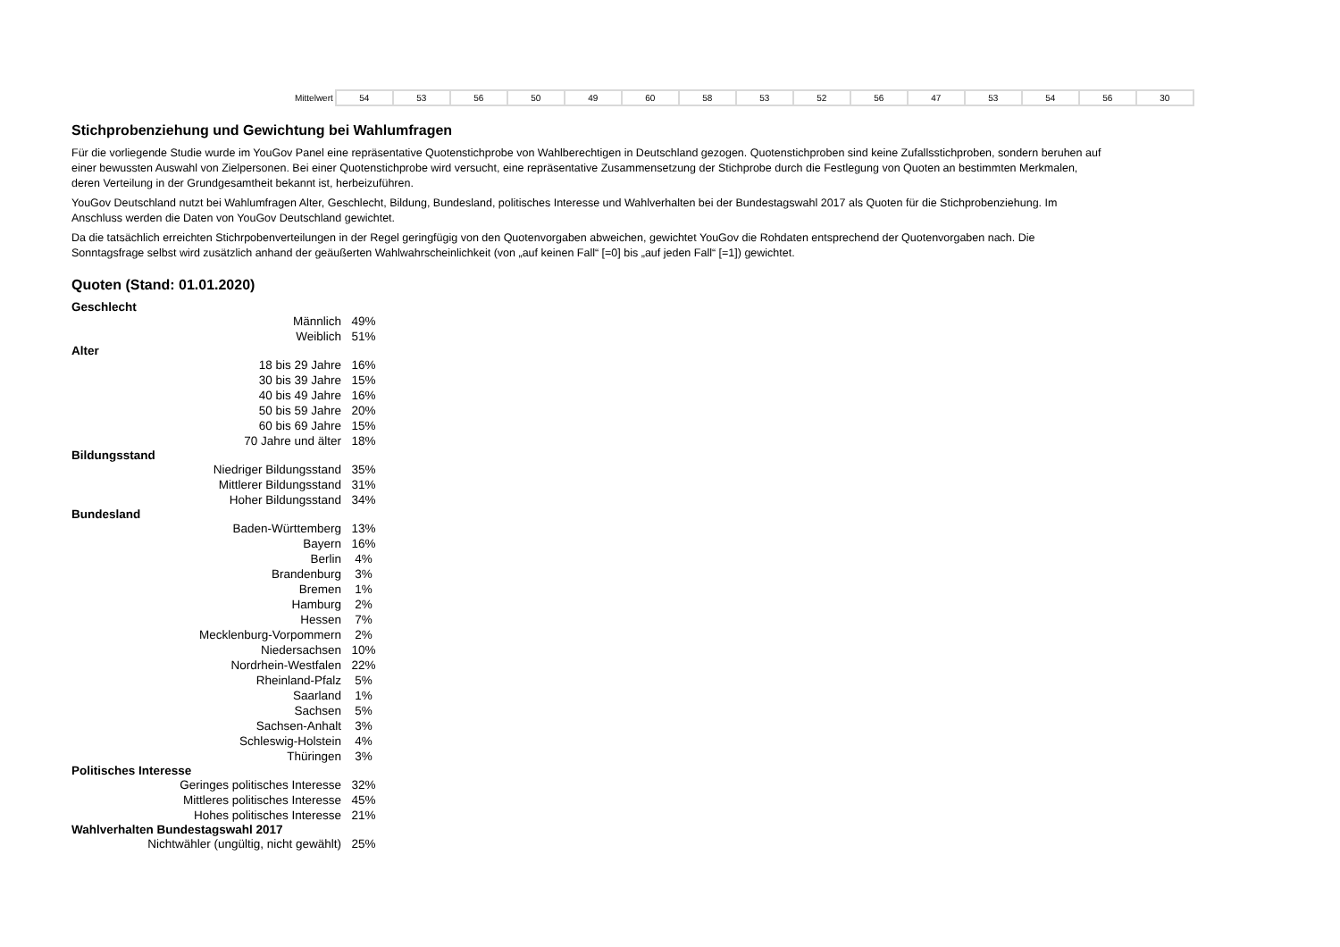| Mittelwert | 54 | 53 | 56 | 50 | 49 | 60 | 58 | 53 | 52 | 56 | 47 | 53 | 54 | 56 | 30 |
Stichprobenziehung und Gewichtung bei Wahlumfragen
Für die vorliegende Studie wurde im YouGov Panel eine repräsentative Quotenstichprobe von Wahlberechtigen in Deutschland gezogen. Quotenstichproben sind keine Zufallsstichproben, sondern beruhen auf einer bewussten Auswahl von Zielpersonen. Bei einer Quotenstichprobe wird versucht, eine repräsentative Zusammensetzung der Stichprobe durch die Festlegung von Quoten an bestimmten Merkmalen, deren Verteilung in der Grundgesamtheit bekannt ist, herbeizuführen.
YouGov Deutschland nutzt bei Wahlumfragen Alter, Geschlecht, Bildung, Bundesland, politisches Interesse und Wahlverhalten bei der Bundestagswahl 2017 als Quoten für die Stichprobenziehung. Im Anschluss werden die Daten von YouGov Deutschland gewichtet.
Da die tatsächlich erreichten Stichrpobenverteilungen in der Regel geringfügig von den Quotenvorgaben abweichen, gewichtet YouGov die Rohdaten entsprechend der Quotenvorgaben nach. Die Sonntagsfrage selbst wird zusätzlich anhand der geäußerten Wahlwahrscheinlichkeit (von „auf keinen Fall“ [=0] bis „auf jeden Fall“ [=1]) gewichtet.
Quoten (Stand: 01.01.2020)
| Geschlecht | |
| --- | --- |
| Männlich | 49% |
| Weiblich | 51% |
| Alter | |
| 18 bis 29 Jahre | 16% |
| 30 bis 39 Jahre | 15% |
| 40 bis 49 Jahre | 16% |
| 50 bis 59 Jahre | 20% |
| 60 bis 69 Jahre | 15% |
| 70 Jahre und älter | 18% |
| Bildungsstand | |
| Niedriger Bildungsstand | 35% |
| Mittlerer Bildungsstand | 31% |
| Hoher Bildungsstand | 34% |
| Bundesland | |
| Baden-Württemberg | 13% |
| Bayern | 16% |
| Berlin | 4% |
| Brandenburg | 3% |
| Bremen | 1% |
| Hamburg | 2% |
| Hessen | 7% |
| Mecklenburg-Vorpommern | 2% |
| Niedersachsen | 10% |
| Nordrhein-Westfalen | 22% |
| Rheinland-Pfalz | 5% |
| Saarland | 1% |
| Sachsen | 5% |
| Sachsen-Anhalt | 3% |
| Schleswig-Holstein | 4% |
| Thüringen | 3% |
| Politisches Interesse | |
| Geringes politisches Interesse | 32% |
| Mittleres politisches Interesse | 45% |
| Hohes politisches Interesse | 21% |
| Wahlverhalten Bundestagswahl 2017 | |
| Nichtwähler (ungültig, nicht gewählt) | 25% |